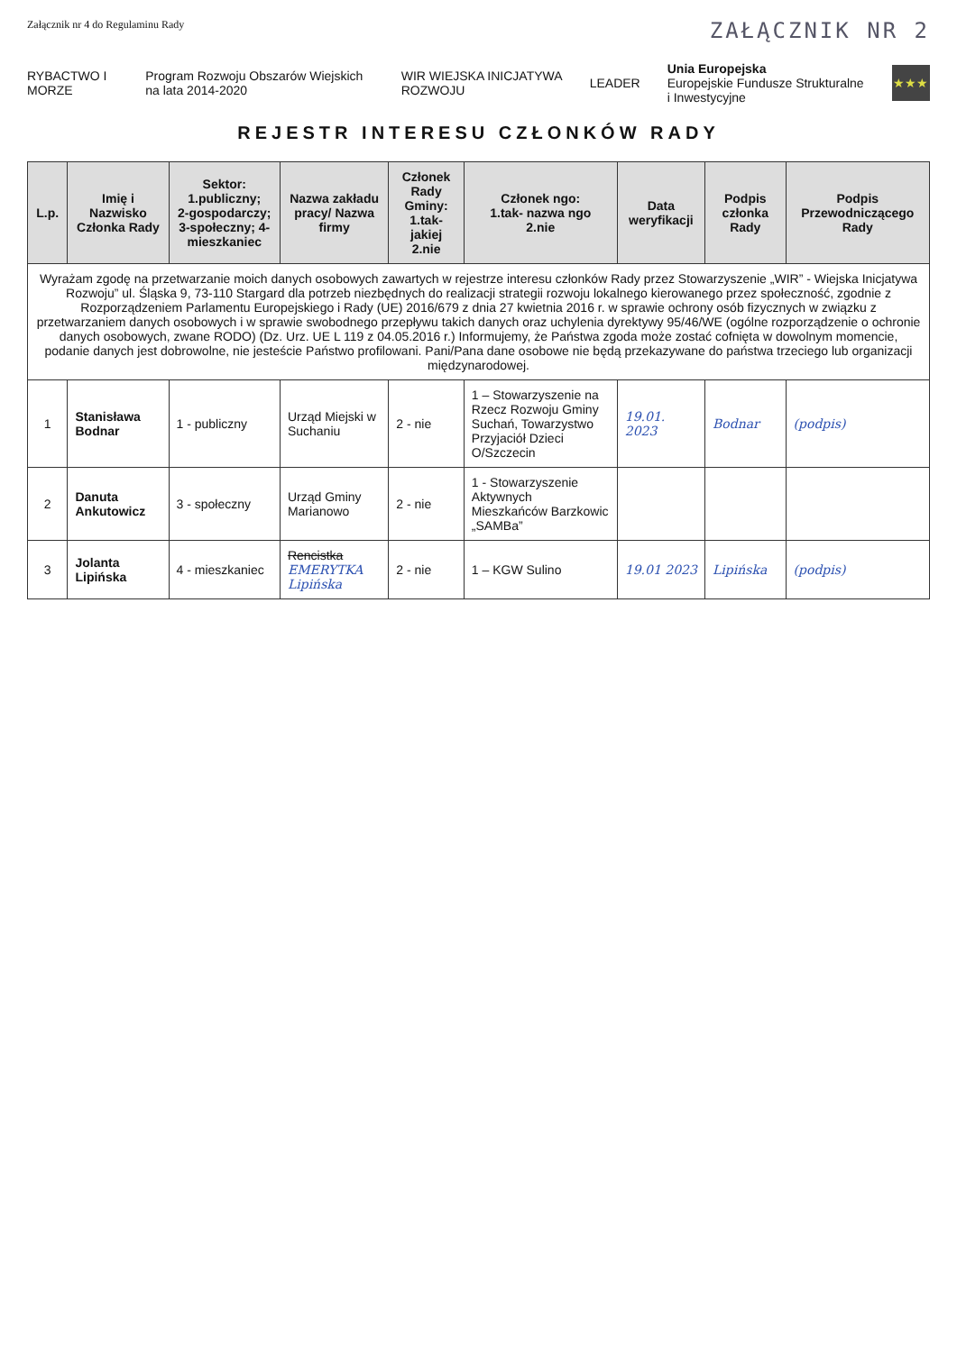Załącznik nr 4 do Regulaminu Rady ZAŁĄCZNIK NR 2
RYBACTWO I MORZE Program Rozwoju Obszarów Wiejskich na lata 2014-2020 WIR WIEJSKA INICJATYWA ROZWOJU LEADER Unia Europejska
Europejskie Fundusze Strukturalne i Inwestycyjne ★★★
REJESTR INTERESU CZŁONKÓW RADY
| L.p. | Imię i Nazwisko Członka Rady | Sektor: 1.publiczny; 2-gospodarczy; 3-społeczny; 4-mieszkaniec | Nazwa zakładu pracy/ Nazwa firmy | Członek Rady Gminy: 1.tak- jakiej 2.nie | Członek ngo: 1.tak- nazwa ngo 2.nie | Data weryfikacji | Podpis członka Rady | Podpis Przewodniczącego Rady |
| --- | --- | --- | --- | --- | --- | --- | --- | --- |
| Wyrażam zgodę na przetwarzanie moich danych osobowych zawartych w rejestrze interesu członków Rady przez Stowarzyszenie „WIR” - Wiejska Inicjatywa Rozwoju” ul. Śląska 9, 73-110 Stargard dla potrzeb niezbędnych do realizacji strategii rozwoju lokalnego kierowanego przez społeczność, zgodnie z Rozporządzeniem Parlamentu Europejskiego i Rady (UE) 2016/679 z dnia 27 kwietnia 2016 r. w sprawie ochrony osób fizycznych w związku z przetwarzaniem danych osobowych i w sprawie swobodnego przepływu takich danych oraz uchylenia dyrektywy 95/46/WE (ogólne rozporządzenie o ochronie danych osobowych, zwane RODO) (Dz. Urz. UE L 119 z 04.05.2016 r.) Informujemy, że Państwa zgoda może zostać cofnięta w dowolnym momencie, podanie danych jest dobrowolne, nie jesteście Państwo profilowani. Pani/Pana dane osobowe nie będą przekazywane do państwa trzeciego lub organizacji międzynarodowej. | | | | | | | | |
| 1 | Stanisława Bodnar | 1 - publiczny | Urząd Miejski w Suchaniu | 2 - nie | 1 – Stowarzyszenie na Rzecz Rozwoju Gminy Suchań, Towarzystwo Przyjaciół Dzieci O/Szczecin | 19.01. 2023 | Bodnar | (podpis) |
| 2 | Danuta Ankutowicz | 3 - społeczny | Urząd Gminy Marianowo | 2 - nie | 1 - Stowarzyszenie Aktywnych Mieszkańców Barzkowic „SAMBa” | | | |
| 3 | Jolanta Lipińska | 4 - mieszkaniec | Rencistka EMERYTKA Lipińska | 2 - nie | 1 – KGW Sulino | 19.01 2023 | Lipińska | (podpis) |